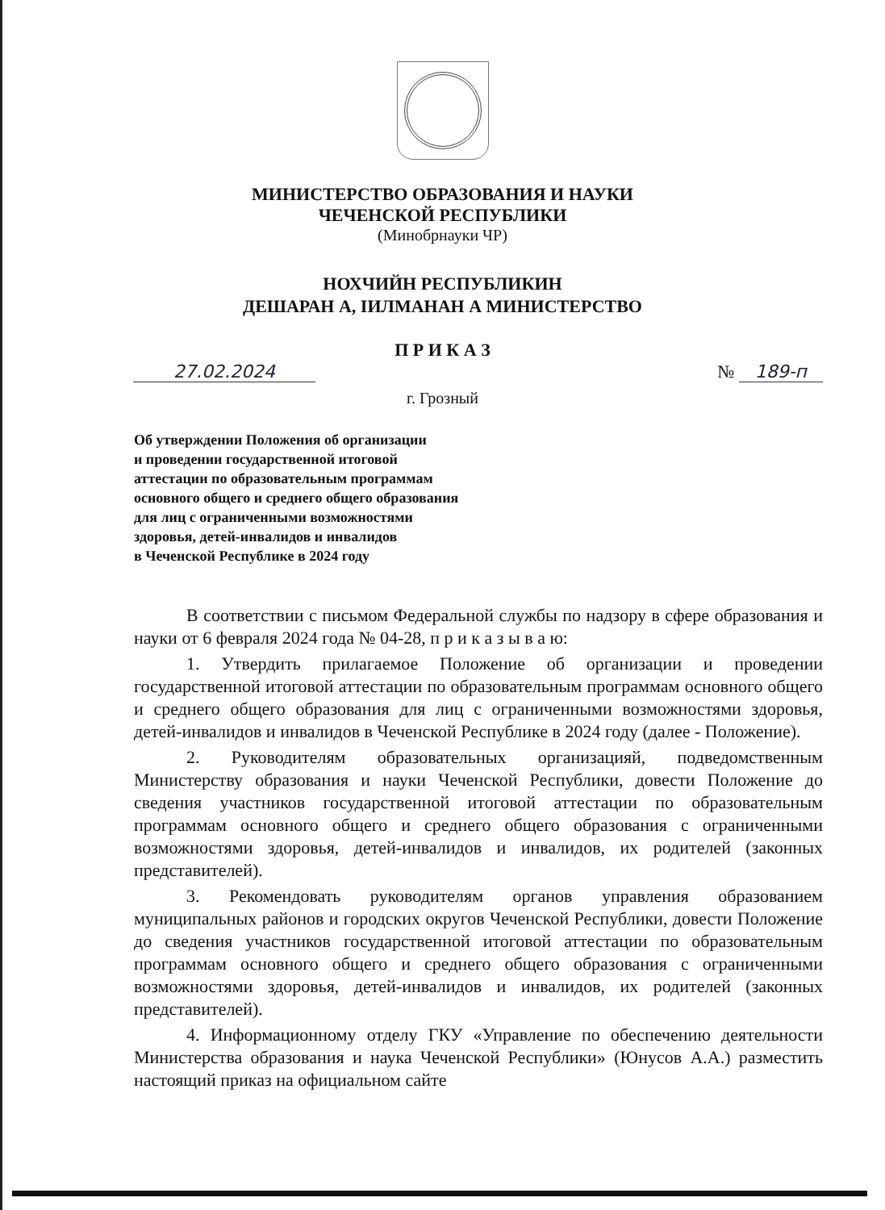МИНИСТЕРСТВО ОБРАЗОВАНИЯ И НАУКИ
ЧЕЧЕНСКОЙ РЕСПУБЛИКИ
(Минобрнауки ЧР)
НОХЧИЙН РЕСПУБЛИКИН
ДЕШАРАН А, IИЛМАНАН А МИНИСТЕРСТВО
П Р И К А З
27.02.2024 № 189-п
г. Грозный
Об утверждении Положения об организации
и проведении государственной итоговой
аттестации по образовательным программам
основного общего и среднего общего образования
для лиц с ограниченными возможностями
здоровья, детей-инвалидов и инвалидов
в Чеченской Республике в 2024 году
В соответствии с письмом Федеральной службы по надзору в сфере образования и науки от 6 февраля 2024 года № 04-28, п р и к а з ы в а ю:
1. Утвердить прилагаемое Положение об организации и проведении государственной итоговой аттестации по образовательным программам основного общего и среднего общего образования для лиц с ограниченными возможностями здоровья, детей-инвалидов и инвалидов в Чеченской Республике в 2024 году (далее - Положение).
2. Руководителям образовательных организацияй, подведомственным Министерству образования и науки Чеченской Республики, довести Положение до сведения участников государственной итоговой аттестации по образовательным программам основного общего и среднего общего образования с ограниченными возможностями здоровья, детей-инвалидов и инвалидов, их родителей (законных представителей).
3. Рекомендовать руководителям органов управления образованием муниципальных районов и городских округов Чеченской Республики, довести Положение до сведения участников государственной итоговой аттестации по образовательным программам основного общего и среднего общего образования с ограниченными возможностями здоровья, детей-инвалидов и инвалидов, их родителей (законных представителей).
4. Информационному отделу ГКУ «Управление по обеспечению деятельности Министерства образования и наука Чеченской Республики» (Юнусов А.А.) разместить настоящий приказ на официальном сайте